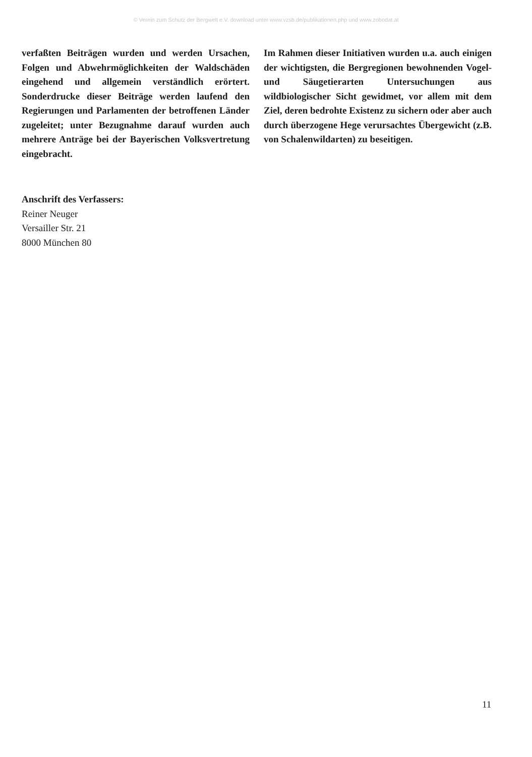© Verein zum Schutz der Bergwelt e.V. download unter www.vzsb.de/publikationen.php und www.zobodat.at
verfaßten Beiträgen wurden und werden Ursachen, Folgen und Abwehrmöglichkeiten der Waldschäden eingehend und allgemein verständlich erörtert. Sonderdrucke dieser Beiträge werden laufend den Regierungen und Parlamenten der betroffenen Länder zugeleitet; unter Bezugnahme darauf wurden auch mehrere Anträge bei der Bayerischen Volksvertretung eingebracht.
Im Rahmen dieser Initiativen wurden u.a. auch einigen der wichtigsten, die Bergregionen bewohnenden Vogel- und Säugetierarten Untersuchungen aus wildbiologischer Sicht gewidmet, vor allem mit dem Ziel, deren bedrohte Existenz zu sichern oder aber auch durch überzogene Hege verursachtes Übergewicht (z.B. von Schalenwildarten) zu beseitigen.
Anschrift des Verfassers:
Reiner Neuger
Versailler Str. 21
8000 München 80
11